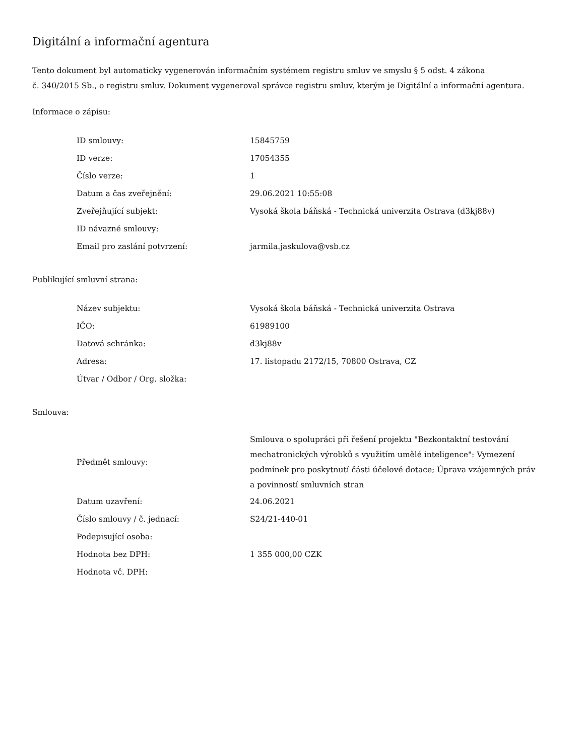Digitální a informační agentura
Tento dokument byl automaticky vygenerován informačním systémem registru smluv ve smyslu § 5 odst. 4 zákona
č. 340/2015 Sb., o registru smluv. Dokument vygeneroval správce registru smluv, kterým je Digitální a informační agentura.
Informace o zápisu:
| ID smlouvy: | 15845759 |
| ID verze: | 17054355 |
| Číslo verze: | 1 |
| Datum a čas zveřejnění: | 29.06.2021 10:55:08 |
| Zveřejňující subjekt: | Vysoká škola báňská - Technická univerzita Ostrava (d3kj88v) |
| ID návazné smlouvy: | |
| Email pro zaslání potvrzení: | jarmila.jaskulova@vsb.cz |
Publikující smluvní strana:
| Název subjektu: | Vysoká škola báňská - Technická univerzita Ostrava |
| IČO: | 61989100 |
| Datová schránka: | d3kj88v |
| Adresa: | 17. listopadu 2172/15, 70800 Ostrava, CZ |
| Útvar / Odbor / Org. složka: | |
Smlouva:
| Předmět smlouvy: | Smlouva o spolupráci při řešení projektu "Bezkontaktní testování mechatronických výrobků s využitím umělé inteligence": Vymezení podmínek pro poskytnutí části účelové dotace; Úprava vzájemných práv a povinností smluvních stran |
| Datum uzavření: | 24.06.2021 |
| Číslo smlouvy / č. jednací: | S24/21-440-01 |
| Podepisující osoba: | |
| Hodnota bez DPH: | 1 355 000,00 CZK |
| Hodnota vč. DPH: | |